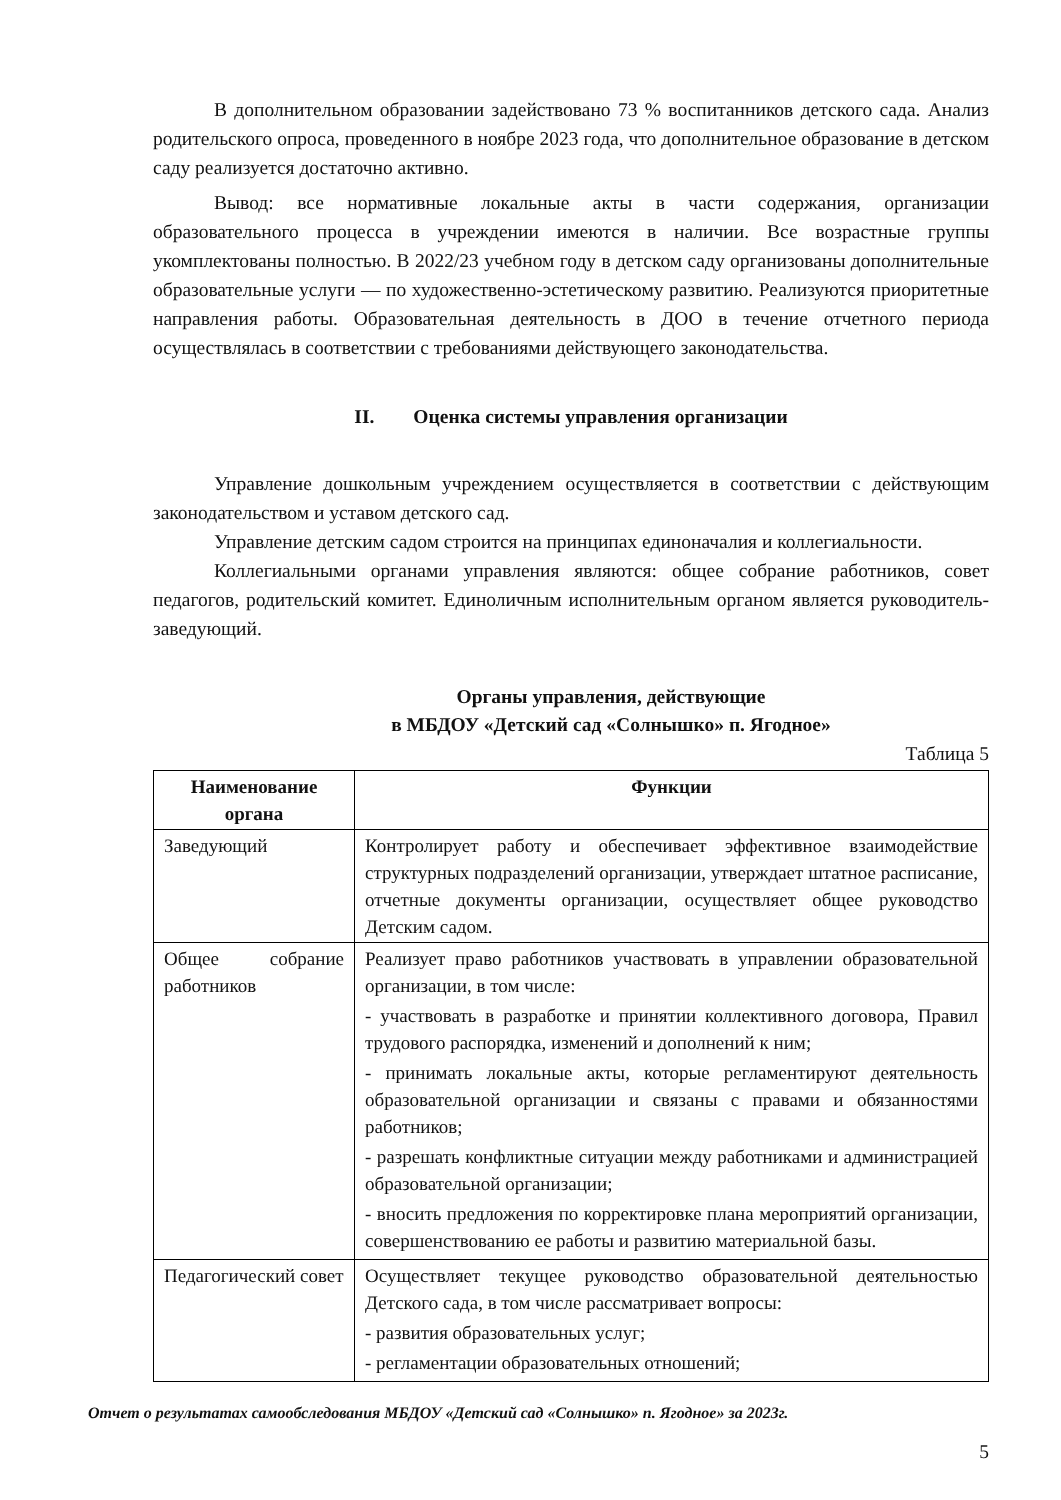В дополнительном образовании задействовано 73 % воспитанников детского сада. Анализ родительского опроса, проведенного в ноябре 2023 года, что дополнительное образование в детском саду реализуется достаточно активно.
Вывод: все нормативные локальные акты в части содержания, организации образовательного процесса в учреждении имеются в наличии. Все возрастные группы укомплектованы полностью. В 2022/23 учебном году в детском саду организованы дополнительные образовательные услуги — по художественно-эстетическому развитию. Реализуются приоритетные направления работы. Образовательная деятельность в ДОО в течение отчетного периода осуществлялась в соответствии с требованиями действующего законодательства.
II. Оценка системы управления организации
Управление дошкольным учреждением осуществляется в соответствии с действующим законодательством и уставом детского сад.
Управление детским садом строится на принципах единоначалия и коллегиальности.
Коллегиальными органами управления являются: общее собрание работников, совет педагогов, родительский комитет. Единоличным исполнительным органом является руководитель- заведующий.
Органы управления, действующие
в МБДОУ «Детский сад «Солнышко» п. Ягодное»
Таблица 5
| Наименование органа | Функции |
| --- | --- |
| Заведующий | Контролирует работу и обеспечивает эффективное взаимодействие структурных подразделений организации, утверждает штатное расписание, отчетные документы организации, осуществляет общее руководство Детским садом. |
| Общее собрание работников | Реализует право работников участвовать в управлении образовательной организации, в том числе: - участвовать в разработке и принятии коллективного договора, Правил трудового распорядка, изменений и дополнений к ним; - принимать локальные акты, которые регламентируют деятельность образовательной организации и связаны с правами и обязанностями работников; - разрешать конфликтные ситуации между работниками и администрацией образовательной организации; - вносить предложения по корректировке плана мероприятий организации, совершенствованию ее работы и развитию материальной базы. |
| Педагогический совет | Осуществляет текущее руководство образовательной деятельностью Детского сада, в том числе рассматривает вопросы: - развития образовательных услуг; - регламентации образовательных отношений; |
Отчет о результатах самообследования МБДОУ «Детский сад «Солнышко» п. Ягодное» за 2023г.
5